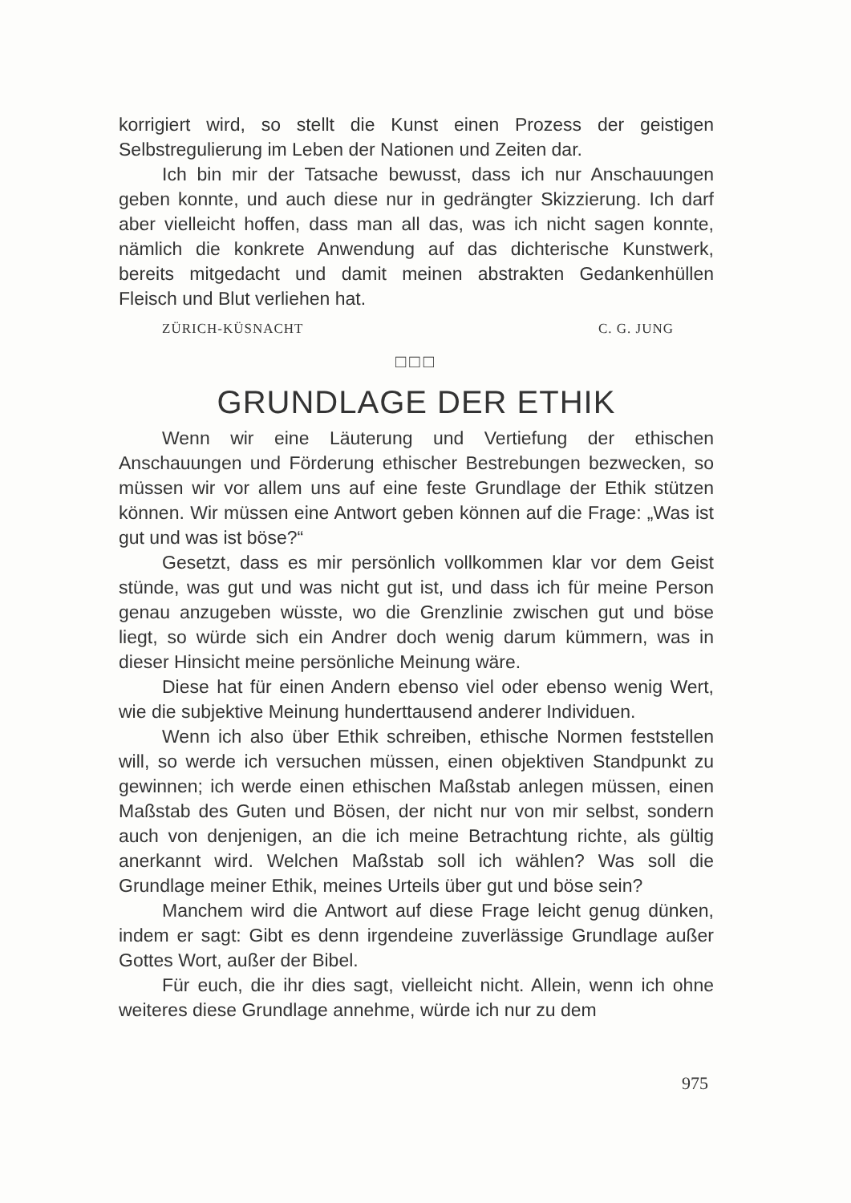korrigiert wird, so stellt die Kunst einen Prozess der geistigen Selbstregulierung im Leben der Nationen und Zeiten dar.
Ich bin mir der Tatsache bewusst, dass ich nur Anschauungen geben konnte, und auch diese nur in gedrängter Skizzierung. Ich darf aber vielleicht hoffen, dass man all das, was ich nicht sagen konnte, nämlich die konkrete Anwendung auf das dichterische Kunstwerk, bereits mitgedacht und damit meinen abstrakten Gedankenhüllen Fleisch und Blut verliehen hat.
ZÜRICH-KÜSNACHT C. G. JUNG
□□□
GRUNDLAGE DER ETHIK
Wenn wir eine Läuterung und Vertiefung der ethischen Anschauungen und Förderung ethischer Bestrebungen bezwecken, so müssen wir vor allem uns auf eine feste Grundlage der Ethik stützen können. Wir müssen eine Antwort geben können auf die Frage: „Was ist gut und was ist böse?“
Gesetzt, dass es mir persönlich vollkommen klar vor dem Geist stünde, was gut und was nicht gut ist, und dass ich für meine Person genau anzugeben wüsste, wo die Grenzlinie zwischen gut und böse liegt, so würde sich ein Andrer doch wenig darum kümmern, was in dieser Hinsicht meine persönliche Meinung wäre.
Diese hat für einen Andern ebenso viel oder ebenso wenig Wert, wie die subjektive Meinung hunderttausend anderer Individuen.
Wenn ich also über Ethik schreiben, ethische Normen feststellen will, so werde ich versuchen müssen, einen objektiven Standpunkt zu gewinnen; ich werde einen ethischen Maßstab anlegen müssen, einen Maßstab des Guten und Bösen, der nicht nur von mir selbst, sondern auch von denjenigen, an die ich meine Betrachtung richte, als gültig anerkannt wird. Welchen Maßstab soll ich wählen? Was soll die Grundlage meiner Ethik, meines Urteils über gut und böse sein?
Manchem wird die Antwort auf diese Frage leicht genug dünken, indem er sagt: Gibt es denn irgendeine zuverlässige Grundlage außer Gottes Wort, außer der Bibel.
Für euch, die ihr dies sagt, vielleicht nicht. Allein, wenn ich ohne weiteres diese Grundlage annehme, würde ich nur zu dem
975